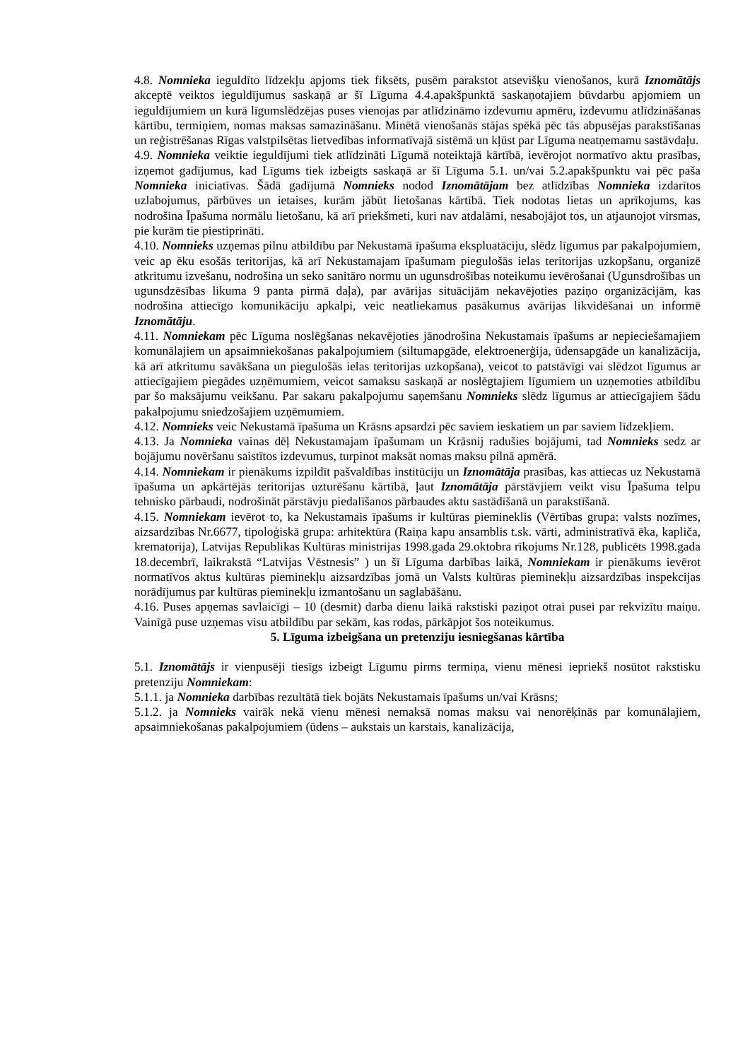4.8. Nomnieka ieguldīto līdzekļu apjoms tiek fiksēts, pusēm parakstot atsevišķu vienošanos, kurā Iznomātājs akceptē veiktos ieguldījumus saskaņā ar šī Līguma 4.4.apakšpunktā saskaņotajiem būvdarbu apjomiem un ieguldījumiem un kurā līgumslēdzējas puses vienojas par atlīdzināmo izdevumu apmēru, izdevumu atlīdzināšanas kārtību, termiņiem, nomas maksas samazināšanu. Minētā vienošanās stājas spēkā pēc tās abpusējas parakstīšanas un reģistrēšanas Rīgas valstpilsētas lietvedības informatīvajā sistēmā un kļūst par Līguma neatņemamu sastāvdaļu.
4.9. Nomnieka veiktie ieguldījumi tiek atlīdzināti Līgumā noteiktajā kārtībā, ievērojot normatīvo aktu prasības, izņemot gadījumus, kad Līgums tiek izbeigts saskaņā ar šī Līguma 5.1. un/vai 5.2.apakšpunktu vai pēc paša Nomnieka iniciatīvas. Šādā gadījumā Nomnieks nodod Iznomātājam bez atlīdzības Nomnieka izdarītos uzlabojumus, pārbūves un ietaises, kurām jābūt lietošanas kārtībā. Tiek nodotas lietas un aprīkojums, kas nodrošina Īpašuma normālu lietošanu, kā arī priekšmeti, kuri nav atdalāmi, nesabojājot tos, un atjaunojot virsmas, pie kurām tie piestiprināti.
4.10. Nomnieks uzņemas pilnu atbildību par Nekustamā īpašuma ekspluatāciju, slēdz līgumus par pakalpojumiem, veic ap ēku esošās teritorijas, kā arī Nekustamajam īpašumam piegulošās ielas teritorijas uzkopšanu, organizē atkritumu izvešanu, nodrošina un seko sanitāro normu un ugunsdrošības noteikumu ievērošanai (Ugunsdrošības un ugunsdzēsības likuma 9 panta pirmā daļa), par avārijas situācijām nekavējoties paziņo organizācijām, kas nodrošina attiecīgo komunikāciju apkalpi, veic neatliekamus pasākumus avārijas likvidēšanai un informē Iznomātāju.
4.11. Nomniekam pēc Līguma noslēgšanas nekavējoties jānodrošina Nekustamais īpašums ar nepieciešamajiem komunālajiem un apsaimniekošanas pakalpojumiem (siltumapgāde, elektroenerģija, ūdensapgāde un kanalizācija, kā arī atkritumu savākšana un piegulošās ielas teritorijas uzkopšana), veicot to patstāvīgi vai slēdzot līgumus ar attiecīgajiem piegādes uzņēmumiem, veicot samaksu saskaņā ar noslēgtajiem līgumiem un uzņemoties atbildību par šo maksājumu veikšanu. Par sakaru pakalpojumu saņemšanu Nomnieks slēdz līgumus ar attiecīgajiem šādu pakalpojumu sniedzošajiem uzņēmumiem.
4.12. Nomnieks veic Nekustamā īpašuma un Krāsns apsardzi pēc saviem ieskatiem un par saviem līdzekļiem.
4.13. Ja Nomnieka vainas dēļ Nekustamajam īpašumam un Krāsnij radušies bojājumi, tad Nomnieks sedz ar bojājumu novēršanu saistītos izdevumus, turpinot maksāt nomas maksu pilnā apmērā.
4.14. Nomniekam ir pienākums izpildīt pašvaldības institūciju un Iznomātāja prasības, kas attiecas uz Nekustamā īpašuma un apkārtējās teritorijas uzturēšanu kārtībā, ļaut Iznomātāja pārstāvjiem veikt visu Īpašuma telpu tehnisko pārbaudi, nodrošināt pārstāvju piedalīšanos pārbaudes aktu sastādīšanā un parakstīšanā.
4.15. Nomniekam ievērot to, ka Nekustamais īpašums ir kultūras piemineklis (Vērtības grupa: valsts nozīmes, aizsardzības Nr.6677, tipoloģiskā grupa: arhitektūra (Raiņa kapu ansamblis t.sk. vārti, administratīvā ēka, kapliča, krematorija), Latvijas Republikas Kultūras ministrijas 1998.gada 29.oktobra rīkojums Nr.128, publicēts 1998.gada 18.decembrī, laikrakstā “Latvijas Vēstnesis” ) un šī Līguma darbības laikā, Nomniekam ir pienākums ievērot normatīvos aktus kultūras pieminekļu aizsardzības jomā un Valsts kultūras pieminekļu aizsardzības inspekcijas norādījumus par kultūras pieminekļu izmantošanu un saglabāšanu.
4.16. Puses apņemas savlaicīgi – 10 (desmit) darba dienu laikā rakstiski paziņot otrai pusei par rekvizītu maiņu. Vainīgā puse uzņemas visu atbildību par sekām, kas rodas, pārkāpjot šos noteikumus.
5. Līguma izbeigšana un pretenziju iesniegšanas kārtība
5.1. Iznomātājs ir vienpusēji tiesīgs izbeigt Līgumu pirms termiņa, vienu mēnesi iepriekš nosūtot rakstisku pretenziju Nomniekam:
5.1.1. ja Nomnieka darbības rezultātā tiek bojāts Nekustamais īpašums un/vai Krāsns;
5.1.2. ja Nomnieks vairāk nekā vienu mēnesi nemaksā nomas maksu vai nenorēķinās par komunālajiem, apsaimniekošanas pakalpojumiem (ūdens – aukstais un karstais, kanalizācija,